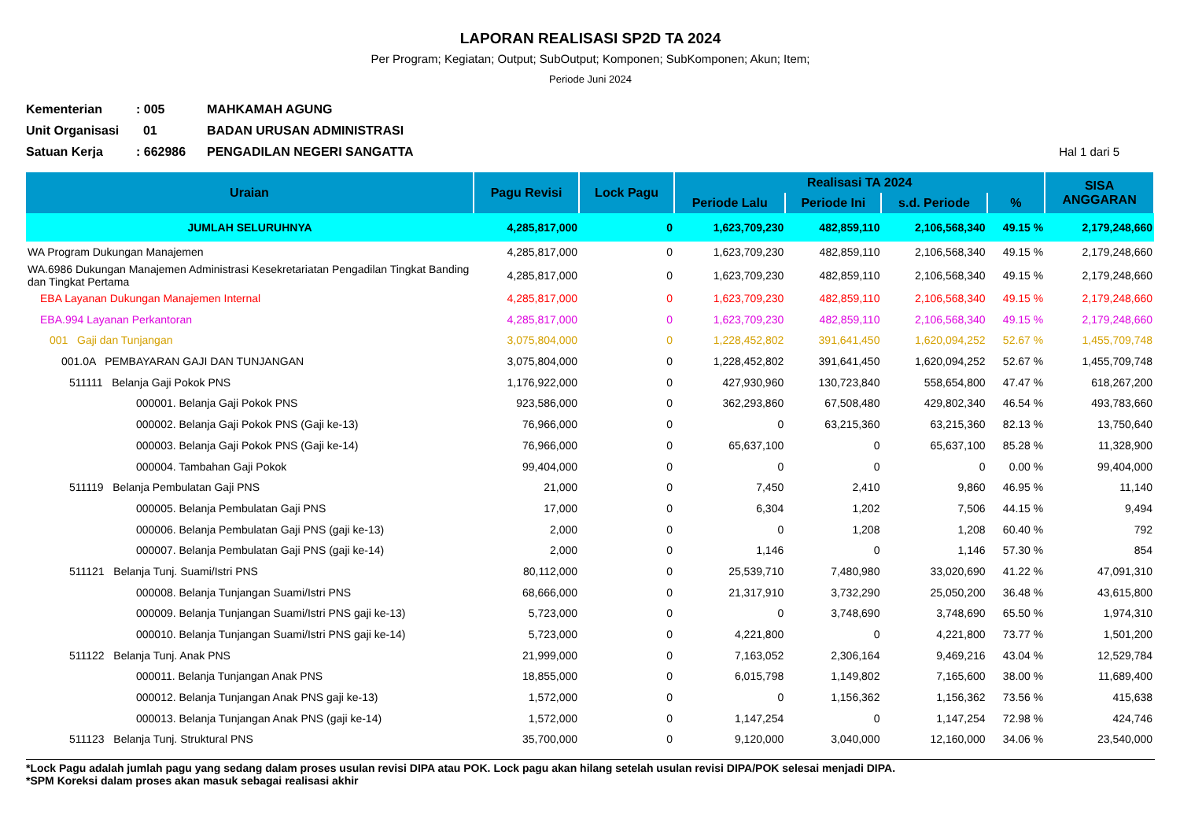LAPORAN REALISASI SP2D TA 2024
Per Program; Kegiatan; Output; SubOutput; Komponen; SubKomponen; Akun; Item;
Periode Juni 2024
Kementerian: 005 MAHKAMAH AGUNG
Unit Organisasi 01 BADAN URUSAN ADMINISTRASI
Satuan Kerja: 662986 PENGADILAN NEGERI SANGATTA Hal 1 dari 5
| Uraian | Pagu Revisi | Lock Pagu | Realisasi TA 2024 | | | | SISA ANGGARAN |
| --- | --- | --- | --- | --- | --- | --- | --- |
| | | | Periode Lalu | Periode Ini | s.d. Periode | % | |
| JUMLAH SELURUHNYA | 4,285,817,000 | 0 | 1,623,709,230 | 482,859,110 | 2,106,568,340 | 49.15 % | 2,179,248,660 |
| WA Program Dukungan Manajemen | 4,285,817,000 | 0 | 1,623,709,230 | 482,859,110 | 2,106,568,340 | 49.15 % | 2,179,248,660 |
| WA.6986 Dukungan Manajemen Administrasi Kesekretariatan Pengadilan Tingkat Banding dan Tingkat Pertama | 4,285,817,000 | 0 | 1,623,709,230 | 482,859,110 | 2,106,568,340 | 49.15 % | 2,179,248,660 |
| EBA Layanan Dukungan Manajemen Internal | 4,285,817,000 | 0 | 1,623,709,230 | 482,859,110 | 2,106,568,340 | 49.15 % | 2,179,248,660 |
| EBA.994 Layanan Perkantoran | 4,285,817,000 | 0 | 1,623,709,230 | 482,859,110 | 2,106,568,340 | 49.15 % | 2,179,248,660 |
| 001 Gaji dan Tunjangan | 3,075,804,000 | 0 | 1,228,452,802 | 391,641,450 | 1,620,094,252 | 52.67 % | 1,455,709,748 |
| 001.0A PEMBAYARAN GAJI DAN TUNJANGAN | 3,075,804,000 | 0 | 1,228,452,802 | 391,641,450 | 1,620,094,252 | 52.67 % | 1,455,709,748 |
| 511111 Belanja Gaji Pokok PNS | 1,176,922,000 | 0 | 427,930,960 | 130,723,840 | 558,654,800 | 47.47 % | 618,267,200 |
| 000001. Belanja Gaji Pokok PNS | 923,586,000 | 0 | 362,293,860 | 67,508,480 | 429,802,340 | 46.54 % | 493,783,660 |
| 000002. Belanja Gaji Pokok PNS (Gaji ke-13) | 76,966,000 | 0 | 0 | 63,215,360 | 63,215,360 | 82.13 % | 13,750,640 |
| 000003. Belanja Gaji Pokok PNS (Gaji ke-14) | 76,966,000 | 0 | 65,637,100 | 0 | 65,637,100 | 85.28 % | 11,328,900 |
| 000004. Tambahan Gaji Pokok | 99,404,000 | 0 | 0 | 0 | 0 | 0.00 % | 99,404,000 |
| 511119 Belanja Pembulatan Gaji PNS | 21,000 | 0 | 7,450 | 2,410 | 9,860 | 46.95 % | 11,140 |
| 000005. Belanja Pembulatan Gaji PNS | 17,000 | 0 | 6,304 | 1,202 | 7,506 | 44.15 % | 9,494 |
| 000006. Belanja Pembulatan Gaji PNS (gaji ke-13) | 2,000 | 0 | 0 | 1,208 | 1,208 | 60.40 % | 792 |
| 000007. Belanja Pembulatan Gaji PNS (gaji ke-14) | 2,000 | 0 | 1,146 | 0 | 1,146 | 57.30 % | 854 |
| 511121 Belanja Tunj. Suami/Istri PNS | 80,112,000 | 0 | 25,539,710 | 7,480,980 | 33,020,690 | 41.22 % | 47,091,310 |
| 000008. Belanja Tunjangan Suami/Istri PNS | 68,666,000 | 0 | 21,317,910 | 3,732,290 | 25,050,200 | 36.48 % | 43,615,800 |
| 000009. Belanja Tunjangan Suami/Istri PNS gaji ke-13) | 5,723,000 | 0 | 0 | 3,748,690 | 3,748,690 | 65.50 % | 1,974,310 |
| 000010. Belanja Tunjangan Suami/Istri PNS gaji ke-14) | 5,723,000 | 0 | 4,221,800 | 0 | 4,221,800 | 73.77 % | 1,501,200 |
| 511122 Belanja Tunj. Anak PNS | 21,999,000 | 0 | 7,163,052 | 2,306,164 | 9,469,216 | 43.04 % | 12,529,784 |
| 000011. Belanja Tunjangan Anak PNS | 18,855,000 | 0 | 6,015,798 | 1,149,802 | 7,165,600 | 38.00 % | 11,689,400 |
| 000012. Belanja Tunjangan Anak PNS gaji ke-13) | 1,572,000 | 0 | 0 | 1,156,362 | 1,156,362 | 73.56 % | 415,638 |
| 000013. Belanja Tunjangan Anak PNS (gaji ke-14) | 1,572,000 | 0 | 1,147,254 | 0 | 1,147,254 | 72.98 % | 424,746 |
| 511123 Belanja Tunj. Struktural PNS | 35,700,000 | 0 | 9,120,000 | 3,040,000 | 12,160,000 | 34.06 % | 23,540,000 |
*Lock Pagu adalah jumlah pagu yang sedang dalam proses usulan revisi DIPA atau POK. Lock pagu akan hilang setelah usulan revisi DIPA/POK selesai menjadi DIPA.
*SPM Koreksi dalam proses akan masuk sebagai realisasi akhir